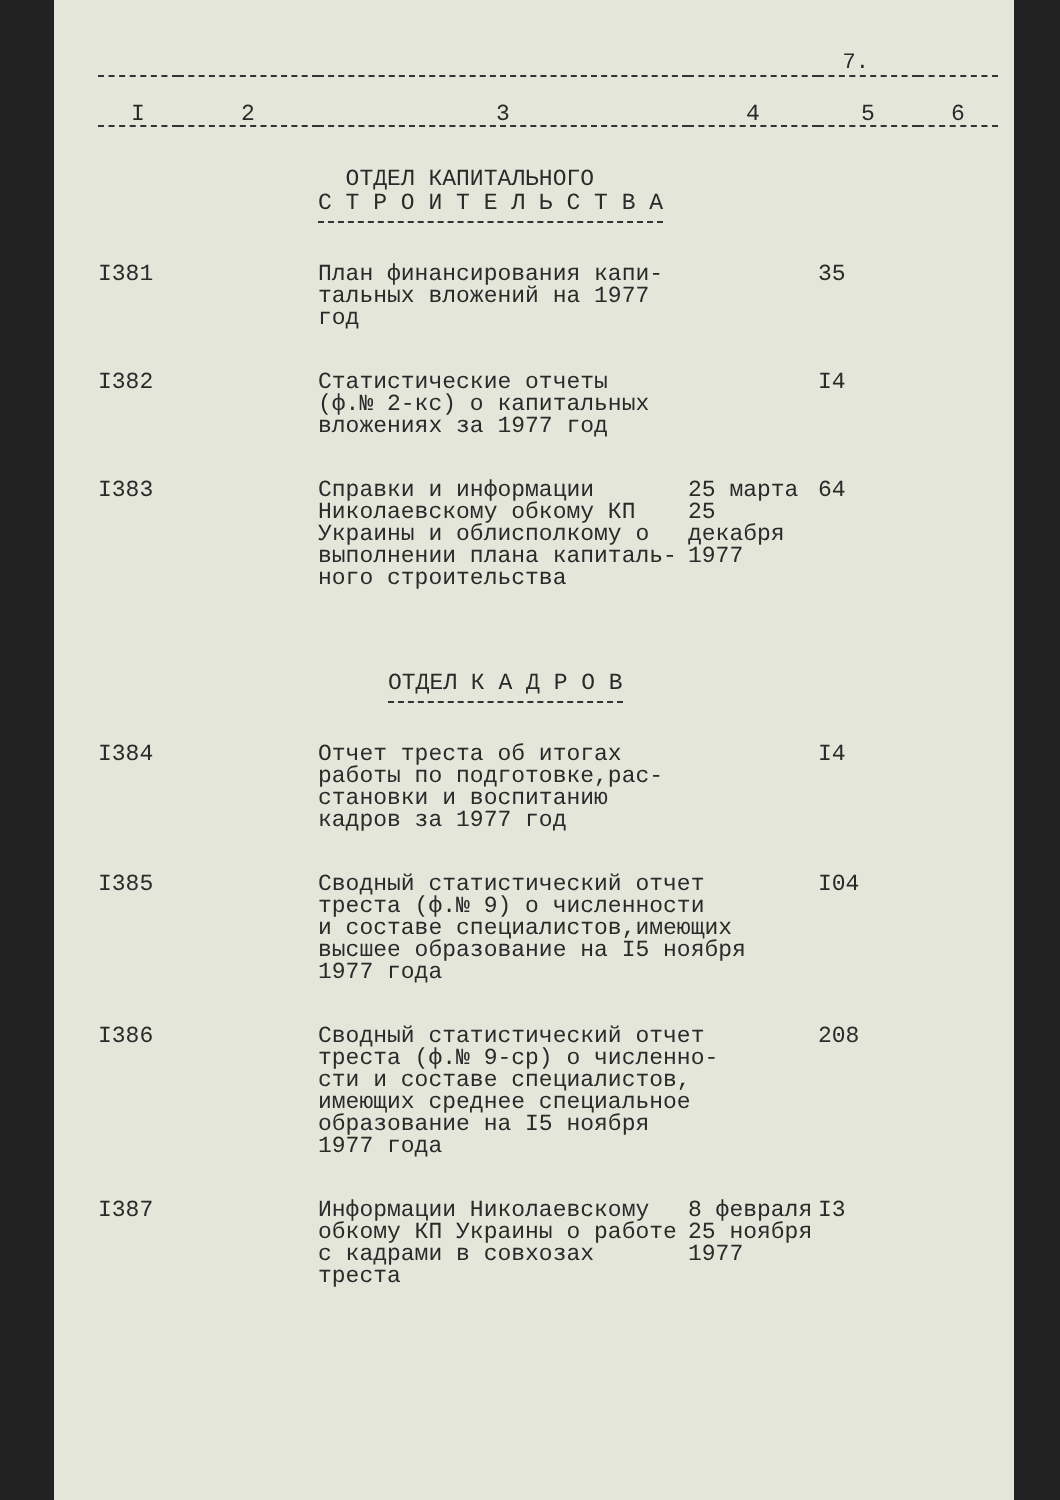7.
| I | 2 | 3 | 4 | 5 | 6 |
| | | ОТДЕЛ КАПИТАЛЬНОГО С Т Р О И Т Е Л Ь С Т В А | | | |
| I381 | | План финансирования капи- тальных вложений на 1977 год | | 35 | |
| I382 | | Статистические отчеты (ф.№ 2-кс) о капитальных вложениях за 1977 год | | I4 | |
| I383 | | Справки и информации Николаевскому обкому КП Украины и облисполкому о выполнении плана капиталь- ного строительства | 25 марта 25 декабря 1977 | 64 | |
| | | ОТДЕЛ К А Д Р О В | | | |
| I384 | | Отчет треста об итогах работы по подготовке,рас- становки и воспитанию кадров за 1977 год | | I4 | |
| I385 | | Сводный статистический отчет треста (ф.№ 9) о численности и составе специалистов,имеющих высшее образование на I5 ноября 1977 года | | I04 | |
| I386 | | Сводный статистический отчет треста (ф.№ 9-ср) о численно- сти и составе специалистов, имеющих среднее специальное образование на I5 ноября 1977 года | | 208 | |
| I387 | | Информации Николаевскому обкому КП Украины о работе с кадрами в совхозах треста | 8 февраля 25 ноября 1977 | I3 | |